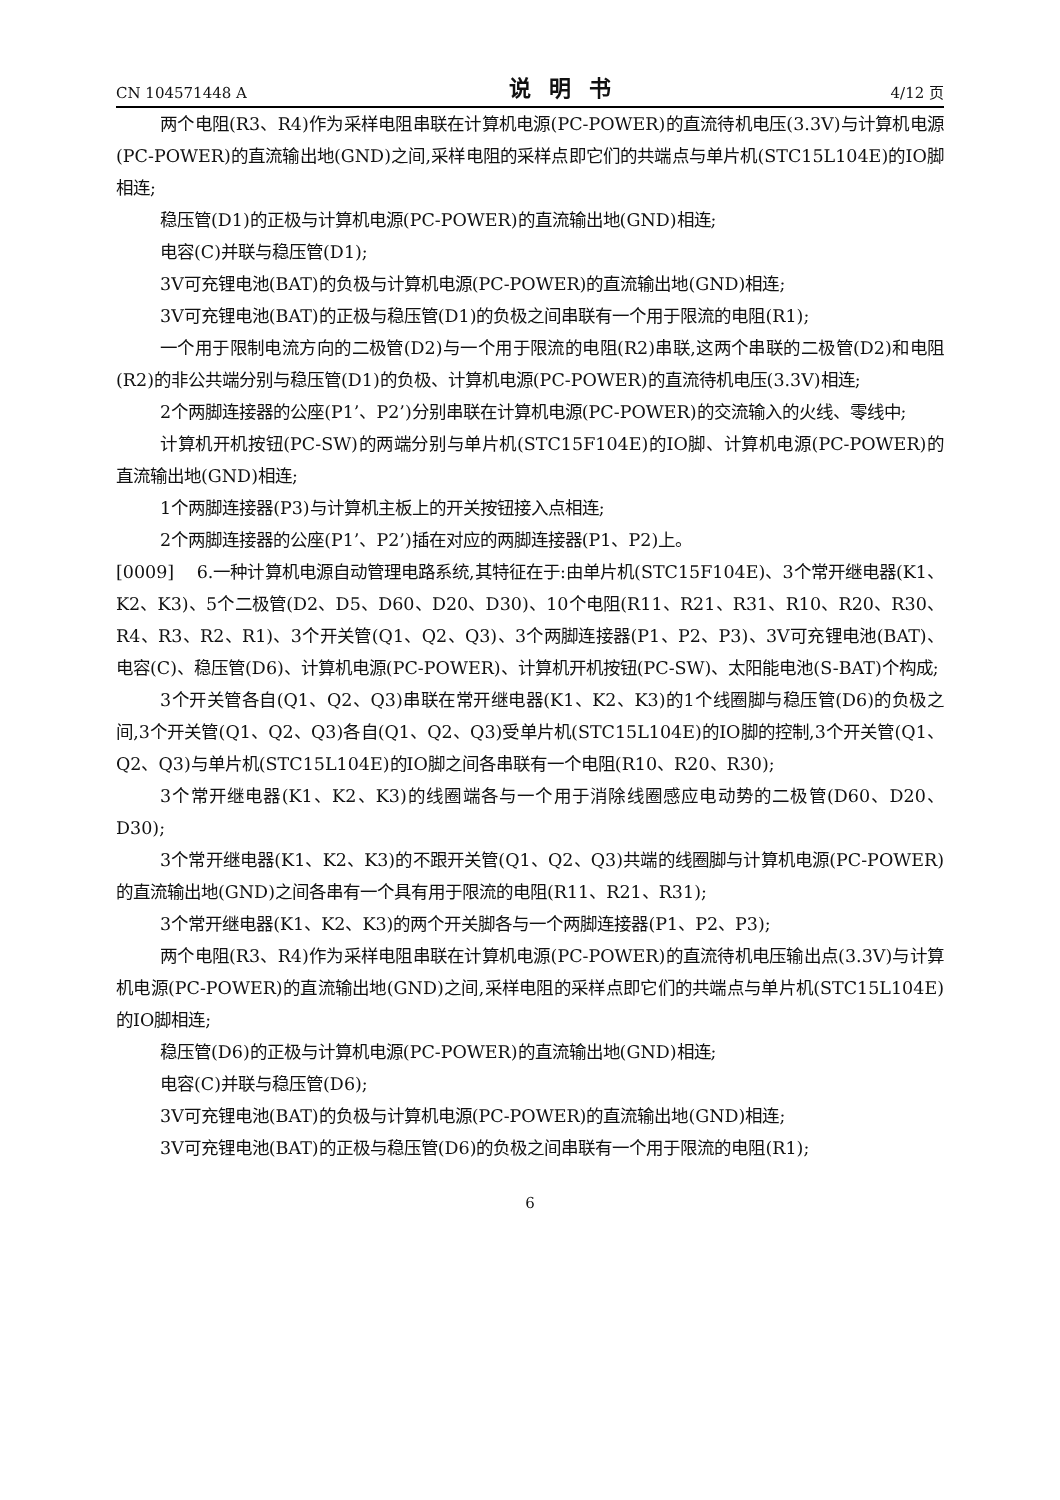CN 104571448 A 说明书 4/12 页
两个电阻(R3、R4)作为采样电阻串联在计算机电源(PC-POWER)的直流待机电压(3.3V)与计算机电源(PC-POWER)的直流输出地(GND)之间,采样电阻的采样点即它们的共端点与单片机(STC15L104E)的IO脚相连;
稳压管(D1)的正极与计算机电源(PC-POWER)的直流输出地(GND)相连;
电容(C)并联与稳压管(D1);
3V可充锂电池(BAT)的负极与计算机电源(PC-POWER)的直流输出地(GND)相连;
3V可充锂电池(BAT)的正极与稳压管(D1)的负极之间串联有一个用于限流的电阻(R1);
一个用于限制电流方向的二极管(D2)与一个用于限流的电阻(R2)串联,这两个串联的二极管(D2)和电阻(R2)的非公共端分别与稳压管(D1)的负极、计算机电源(PC-POWER)的直流待机电压(3.3V)相连;
2个两脚连接器的公座(P1’、P2’)分别串联在计算机电源(PC-POWER)的交流输入的火线、零线中;
计算机开机按钮(PC-SW)的两端分别与单片机(STC15F104E)的IO脚、计算机电源(PC-POWER)的直流输出地(GND)相连;
1个两脚连接器(P3)与计算机主板上的开关按钮接入点相连;
2个两脚连接器的公座(P1’、P2’)插在对应的两脚连接器(P1、P2)上。
[0009] 6.一种计算机电源自动管理电路系统,其特征在于:由单片机(STC15F104E)、3个常开继电器(K1、K2、K3)、5个二极管(D2、D5、D60、D20、D30)、10个电阻(R11、R21、R31、R10、R20、R30、R4、R3、R2、R1)、3个开关管(Q1、Q2、Q3)、3个两脚连接器(P1、P2、P3)、3V可充锂电池(BAT)、电容(C)、稳压管(D6)、计算机电源(PC-POWER)、计算机开机按钮(PC-SW)、太阳能电池(S-BAT)个构成;
3个开关管各自(Q1、Q2、Q3)串联在常开继电器(K1、K2、K3)的1个线圈脚与稳压管(D6)的负极之间,3个开关管(Q1、Q2、Q3)各自(Q1、Q2、Q3)受单片机(STC15L104E)的IO脚的控制,3个开关管(Q1、Q2、Q3)与单片机(STC15L104E)的IO脚之间各串联有一个电阻(R10、R20、R30);
3个常开继电器(K1、K2、K3)的线圈端各与一个用于消除线圈感应电动势的二极管(D60、D20、D30);
3个常开继电器(K1、K2、K3)的不跟开关管(Q1、Q2、Q3)共端的线圈脚与计算机电源(PC-POWER)的直流输出地(GND)之间各串有一个具有用于限流的电阻(R11、R21、R31);
3个常开继电器(K1、K2、K3)的两个开关脚各与一个两脚连接器(P1、P2、P3);
两个电阻(R3、R4)作为采样电阻串联在计算机电源(PC-POWER)的直流待机电压输出点(3.3V)与计算机电源(PC-POWER)的直流输出地(GND)之间,采样电阻的采样点即它们的共端点与单片机(STC15L104E)的IO脚相连;
稳压管(D6)的正极与计算机电源(PC-POWER)的直流输出地(GND)相连;
电容(C)并联与稳压管(D6);
3V可充锂电池(BAT)的负极与计算机电源(PC-POWER)的直流输出地(GND)相连;
3V可充锂电池(BAT)的正极与稳压管(D6)的负极之间串联有一个用于限流的电阻(R1);
6